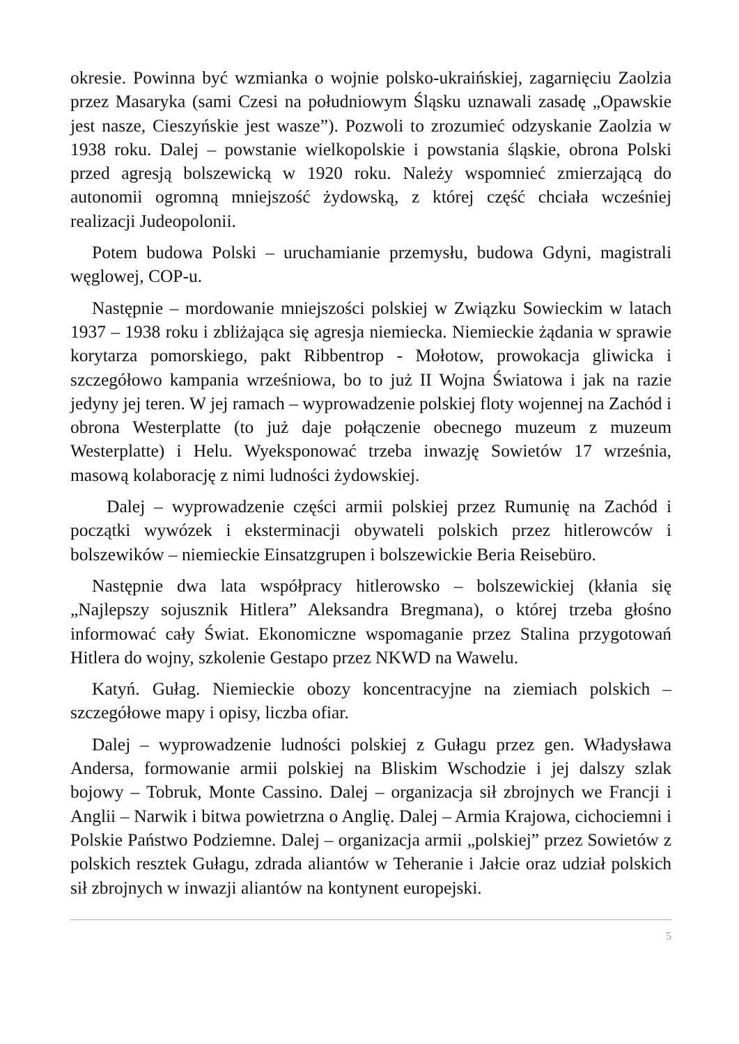okresie. Powinna być wzmianka o wojnie polsko-ukraińskiej, zagarnięciu Zaolzia przez Masaryka (sami Czesi na południowym Śląsku uznawali zasadę „Opawskie jest nasze, Cieszyńskie jest wasze”). Pozwoli to zrozumieć odzyskanie Zaolzia w 1938 roku. Dalej – powstanie wielkopolskie i powstania śląskie, obrona Polski przed agresją bolszewicką w 1920 roku. Należy wspomnieć zmierzającą do autonomii ogromną mniejszość żydowską, z której część chciała wcześniej realizacji Judeopolonii.
Potem budowa Polski – uruchamianie przemysłu, budowa Gdyni, magistrali węglowej, COP-u.
Następnie – mordowanie mniejszości polskiej w Związku Sowieckim w latach 1937 – 1938 roku i zbliżająca się agresja niemiecka. Niemieckie żądania w sprawie korytarza pomorskiego, pakt Ribbentrop - Mołotow, prowokacja gliwicka i szczegółowo kampania wrześniowa, bo to już II Wojna Światowa i jak na razie jedyny jej teren. W jej ramach – wyprowadzenie polskiej floty wojennej na Zachód i obrona Westerplatte (to już daje połączenie obecnego muzeum z muzeum Westerplatte) i Helu. Wyeksponować trzeba inwazję Sowietów 17 września, masową kolaborację z nimi ludności żydowskiej.
Dalej – wyprowadzenie części armii polskiej przez Rumunię na Zachód i początki wywózek i eksterminacji obywateli polskich przez hitlerowców i bolszewików – niemieckie Einsatzgrupen i bolszewickie Beria Reisebüro.
Następnie dwa lata współpracy hitlerowsko – bolszewickiej (kłania się „Najlepszy sojusznik Hitlera” Aleksandra Bregmana), o której trzeba głośno informować cały Świat. Ekonomiczne wspomaganie przez Stalina przygotowań Hitlera do wojny, szkolenie Gestapo przez NKWD na Wawelu.
Katyń. Gułag. Niemieckie obozy koncentracyjne na ziemiach polskich – szczegółowe mapy i opisy, liczba ofiar.
Dalej – wyprowadzenie ludności polskiej z Gułagu przez gen. Władysława Andersa, formowanie armii polskiej na Bliskim Wschodzie i jej dalszy szlak bojowy – Tobruk, Monte Cassino. Dalej – organizacja sił zbrojnych we Francji i Anglii – Narwik i bitwa powietrzna o Anglię. Dalej – Armia Krajowa, cichociemni i Polskie Państwo Podziemne. Dalej – organizacja armii „polskiej” przez Sowietów z polskich resztek Gułagu, zdrada aliantów w Teheranie i Jałcie oraz udział polskich sił zbrojnych w inwazji aliantów na kontynent europejski.
5